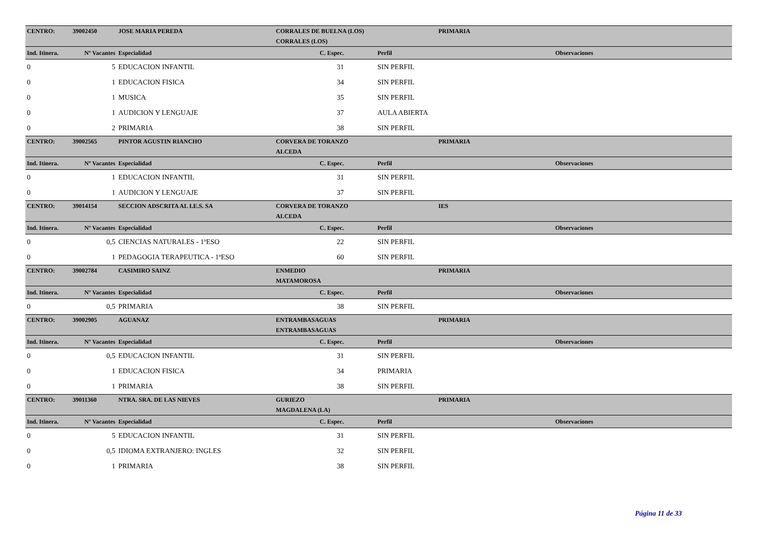| CENTRO: | 39002450 | JOSE MARIA PEREDA | CORRALES DE BUELNA (LOS) | | | PRIMARIA | |
| | | | CORRALES (LOS) | | | | |
| Ind. Itinera. | Nº Vacantes | Especialidad | C. Espec. | | Perfil | | Observaciones |
| 0 | 5 | EDUCACION INFANTIL | 31 | | SIN PERFIL | | |
| 0 | 1 | EDUCACION FISICA | 34 | | SIN PERFIL | | |
| 0 | 1 | MUSICA | 35 | | SIN PERFIL | | |
| 0 | 1 | AUDICION Y LENGUAJE | 37 | | AULA ABIERTA | | |
| 0 | 2 | PRIMARIA | 38 | | SIN PERFIL | | |
| CENTRO: | 39002565 | PINTOR AGUSTIN RIANCHO | CORVERA DE TORANZO | | | PRIMARIA | |
| | | | ALCEDA | | | | |
| Ind. Itinera. | Nº Vacantes | Especialidad | C. Espec. | | Perfil | | Observaciones |
| 0 | 1 | EDUCACION INFANTIL | 31 | | SIN PERFIL | | |
| 0 | 1 | AUDICION Y LENGUAJE | 37 | | SIN PERFIL | | |
| CENTRO: | 39014154 | SECCION ADSCRITA AL I.E.S. SA | CORVERA DE TORANZO | | | IES | |
| | | | ALCEDA | | | | |
| Ind. Itinera. | Nº Vacantes | Especialidad | C. Espec. | | Perfil | | Observaciones |
| 0 | 0,5 | CIENCIAS NATURALES - 1ºESO | 22 | | SIN PERFIL | | |
| 0 | 1 | PEDAGOGIA TERAPEUTICA - 1ºESO | 60 | | SIN PERFIL | | |
| CENTRO: | 39002784 | CASIMIRO SAINZ | ENMEDIO | | | PRIMARIA | |
| | | | MATAMOROSA | | | | |
| Ind. Itinera. | Nº Vacantes | Especialidad | C. Espec. | | Perfil | | Observaciones |
| 0 | 0,5 | PRIMARIA | 38 | | SIN PERFIL | | |
| CENTRO: | 39002905 | AGUANAZ | ENTRAMBASAGUAS | | | PRIMARIA | |
| | | | ENTRAMBASAGUAS | | | | |
| Ind. Itinera. | Nº Vacantes | Especialidad | C. Espec. | | Perfil | | Observaciones |
| 0 | 0,5 | EDUCACION INFANTIL | 31 | | SIN PERFIL | | |
| 0 | 1 | EDUCACION FISICA | 34 | | PRIMARIA | | |
| 0 | 1 | PRIMARIA | 38 | | SIN PERFIL | | |
| CENTRO: | 39011360 | NTRA. SRA. DE LAS NIEVES | GURIEZO | | | PRIMARIA | |
| | | | MAGDALENA (LA) | | | | |
| Ind. Itinera. | Nº Vacantes | Especialidad | C. Espec. | | Perfil | | Observaciones |
| 0 | 5 | EDUCACION INFANTIL | 31 | | SIN PERFIL | | |
| 0 | 0,5 | IDIOMA EXTRANJERO: INGLES | 32 | | SIN PERFIL | | |
| 0 | 1 | PRIMARIA | 38 | | SIN PERFIL | | |
Página 11 de 33